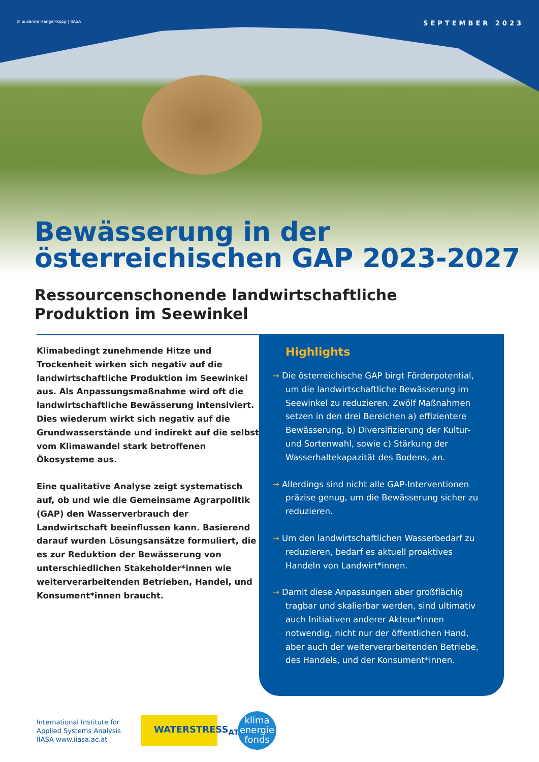© Susanne Hanger-Kopp | IIASA SEPTEMBER 2023
Bewässerung in der
österreichischen GAP 2023-2027
Ressourcenschonende landwirtschaftliche
Produktion im Seewinkel
Klimabedingt zunehmende Hitze und Trockenheit wirken sich negativ auf die landwirtschaftliche Produktion im Seewinkel aus. Als Anpassungsmaßnahme wird oft die landwirtschaftliche Bewässerung intensiviert. Dies wiederum wirkt sich negativ auf die Grundwasserstände und indirekt auf die selbst vom Klimawandel stark betroffenen Ökosysteme aus.
Eine qualitative Analyse zeigt systematisch auf, ob und wie die Gemeinsame Agrarpolitik (GAP) den Wasserverbrauch der Landwirtschaft beeinflussen kann. Basierend darauf wurden Lösungsansätze formuliert, die es zur Reduktion der Bewässerung von unterschiedlichen Stakeholder*innen wie weiterverarbeitenden Betrieben, Handel, und Konsument*innen braucht.
Highlights
→ Die österreichische GAP birgt Förderpotential, um die landwirtschaftliche Bewässerung im Seewinkel zu reduzieren. Zwölf Maßnahmen setzen in den drei Bereichen a) effizientere Bewässerung, b) Diversifizierung der Kultur- und Sortenwahl, sowie c) Stärkung der Wasserhaltekapazität des Bodens, an.
→ Allerdings sind nicht alle GAP-Interventionen präzise genug, um die Bewässerung sicher zu reduzieren.
→ Um den landwirtschaftlichen Wasserbedarf zu reduzieren, bedarf es aktuell proaktives Handeln von Landwirt*innen.
→ Damit diese Anpassungen aber großflächig tragbar und skalierbar werden, sind ultimativ auch Initiativen anderer Akteur*innen notwendig, nicht nur der öffentlichen Hand, aber auch der weiterverarbeitenden Betriebe, des Handels, und der Konsument*innen.
International Institute for
Applied Systems Analysis
IIASA www.iiasa.ac.at
WATERSTRESS<sub>AT</sub>
klima
energie
fonds